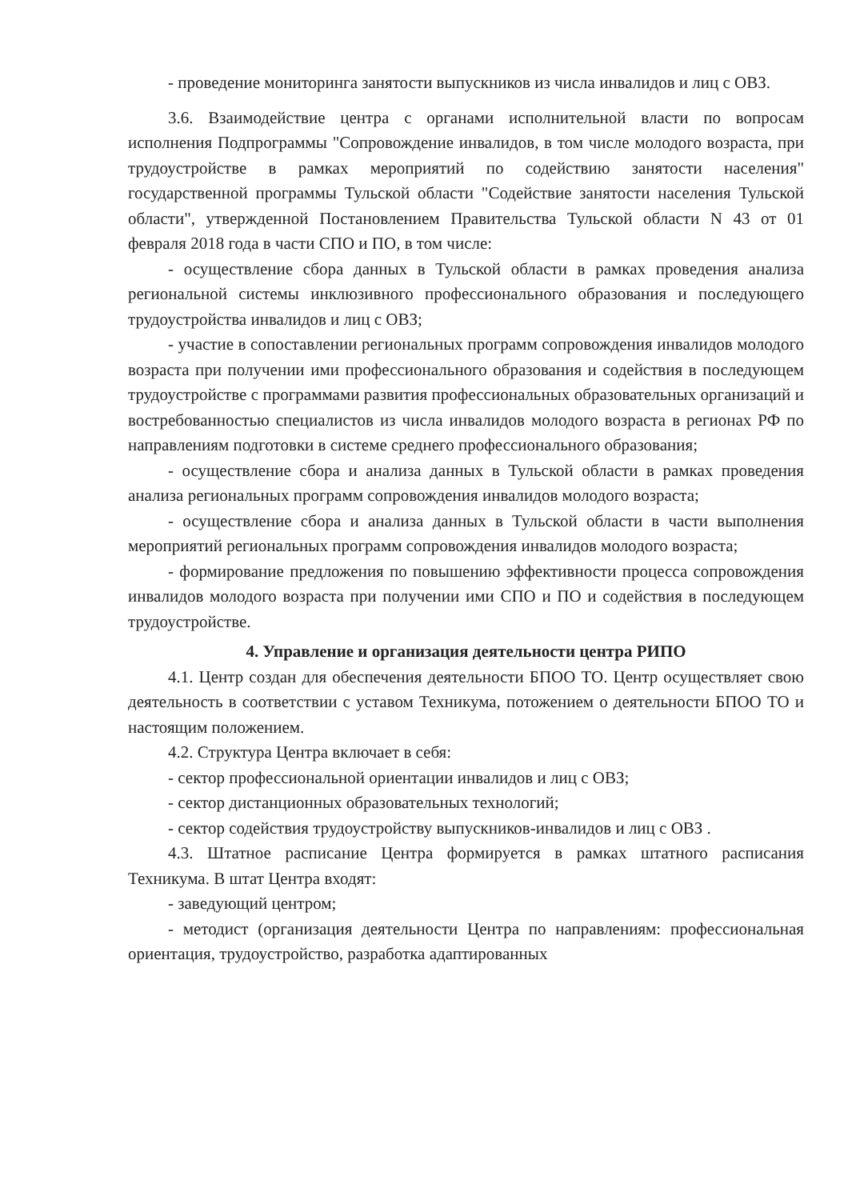- проведение мониторинга занятости выпускников из числа инвалидов и лиц с ОВЗ.
3.6. Взаимодействие центра с органами исполнительной власти по вопросам исполнения Подпрограммы "Сопровождение инвалидов, в том числе молодого возраста, при трудоустройстве в рамках мероприятий по содействию занятости населения" государственной программы Тульской области "Содействие занятости населения Тульской области", утвержденной Постановлением Правительства Тульской области N 43 от 01 февраля 2018 года в части СПО и ПО, в том числе:
- осуществление сбора данных в Тульской области в рамках проведения анализа региональной системы инклюзивного профессионального образования и последующего трудоустройства инвалидов и лиц с ОВЗ;
- участие в сопоставлении региональных программ сопровождения инвалидов молодого возраста при получении ими профессионального образования и содействия в последующем трудоустройстве с программами развития профессиональных образовательных организаций и востребованностью специалистов из числа инвалидов молодого возраста в регионах РФ по направлениям подготовки в системе среднего профессионального образования;
- осуществление сбора и анализа данных в Тульской области в рамках проведения анализа региональных программ сопровождения инвалидов молодого возраста;
- осуществление сбора и анализа данных в Тульской области в части выполнения мероприятий региональных программ сопровождения инвалидов молодого возраста;
- формирование предложения по повышению эффективности процесса сопровождения инвалидов молодого возраста при получении ими СПО и ПО и содействия в последующем трудоустройстве.
4. Управление и организация деятельности центра РИПО
4.1. Центр создан для обеспечения деятельности БПОО ТО. Центр осуществляет свою деятельность в соответствии с уставом Техникума, потожением о деятельности БПОО ТО и настоящим положением.
4.2. Структура Центра включает в себя:
- сектор профессиональной ориентации инвалидов и лиц с ОВЗ;
- сектор дистанционных образовательных технологий;
- сектор содействия трудоустройству выпускников-инвалидов и лиц с ОВЗ .
4.3. Штатное расписание Центра формируется в рамках штатного расписания Техникума. В штат Центра входят:
- заведующий центром;
- методист (организация деятельности Центра по направлениям: профессиональная ориентация, трудоустройство, разработка адаптированных